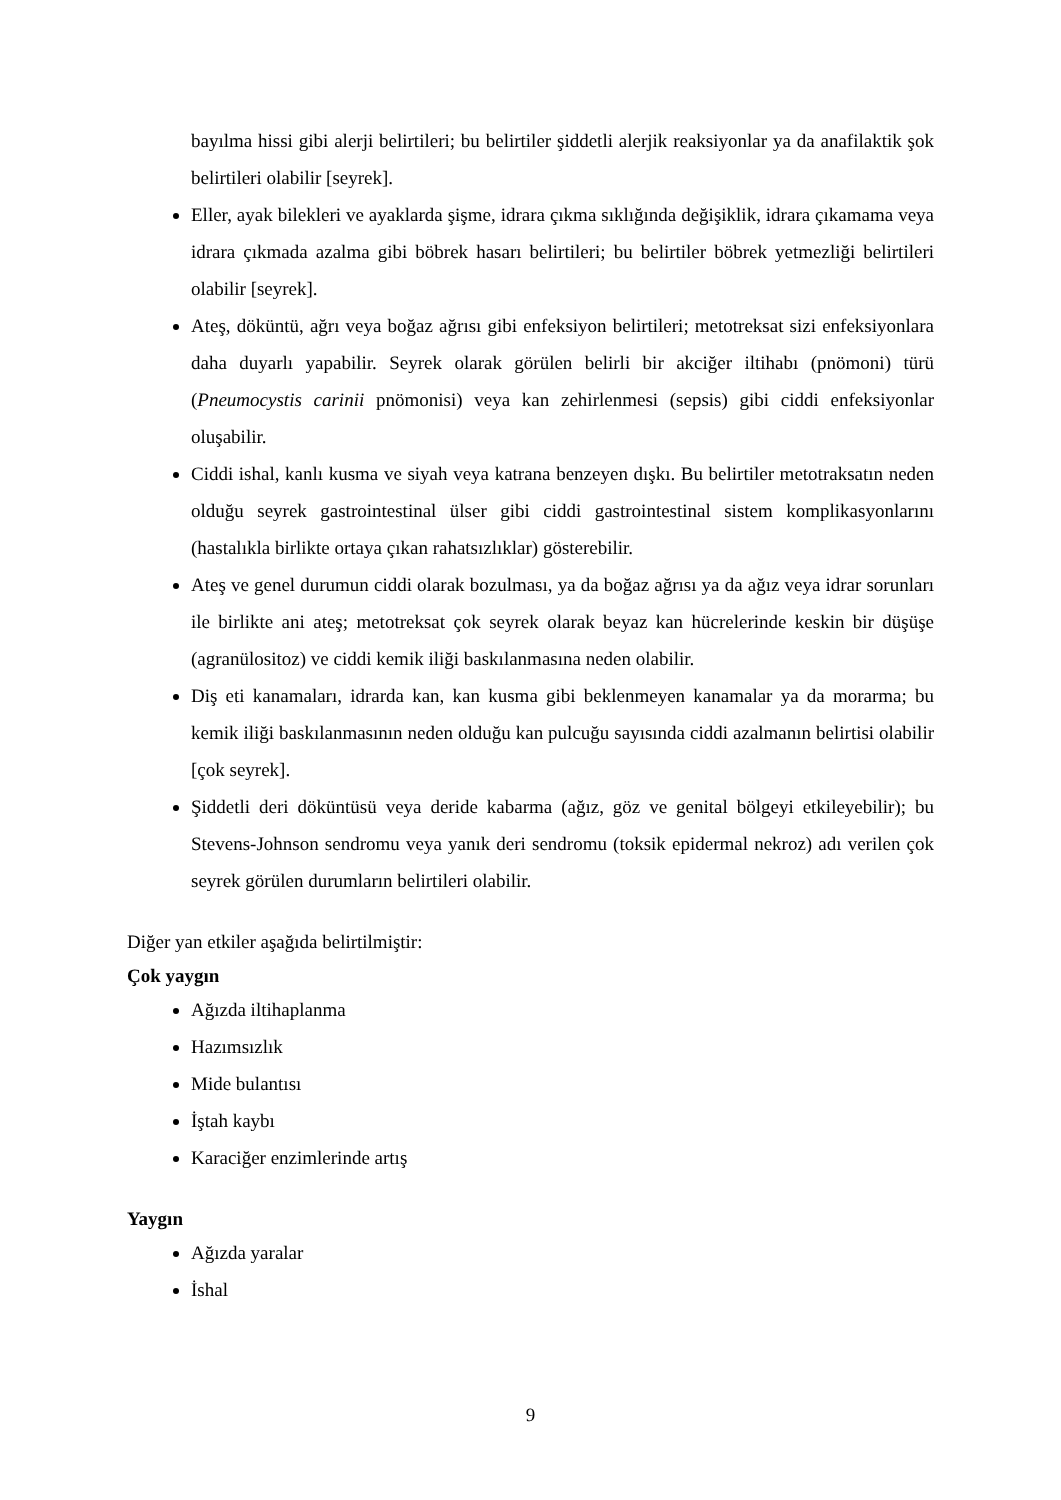bayılma hissi gibi alerji belirtileri; bu belirtiler şiddetli alerjik reaksiyonlar ya da anafilaktik şok belirtileri olabilir [seyrek].
Eller, ayak bilekleri ve ayaklarda şişme, idrara çıkma sıklığında değişiklik, idrara çıkamama veya idrara çıkmada azalma gibi böbrek hasarı belirtileri; bu belirtiler böbrek yetmezliği belirtileri olabilir [seyrek].
Ateş, döküntü, ağrı veya boğaz ağrısı gibi enfeksiyon belirtileri; metotreksat sizi enfeksiyonlara daha duyarlı yapabilir. Seyrek olarak görülen belirli bir akciğer iltihabı (pnömoni) türü (Pneumocystis carinii pnömonisi) veya kan zehirlenmesi (sepsis) gibi ciddi enfeksiyonlar oluşabilir.
Ciddi ishal, kanlı kusma ve siyah veya katrana benzeyen dışkı. Bu belirtiler metotraksatın neden olduğu seyrek gastrointestinal ülser gibi ciddi gastrointestinal sistem komplikasyonlarını (hastalıkla birlikte ortaya çıkan rahatsızlıklar) gösterebilir.
Ateş ve genel durumun ciddi olarak bozulması, ya da boğaz ağrısı ya da ağız veya idrar sorunları ile birlikte ani ateş; metotreksat çok seyrek olarak beyaz kan hücrelerinde keskin bir düşüşe (agranülositoz) ve ciddi kemik iliği baskılanmasına neden olabilir.
Diş eti kanamaları, idrarda kan, kan kusma gibi beklenmeyen kanamalar ya da morarma; bu kemik iliği baskılanmasının neden olduğu kan pulcuğu sayısında ciddi azalmanın belirtisi olabilir [çok seyrek].
Şiddetli deri döküntüsü veya deride kabarma (ağız, göz ve genital bölgeyi etkileyebilir); bu Stevens-Johnson sendromu veya yanık deri sendromu (toksik epidermal nekroz) adı verilen çok seyrek görülen durumların belirtileri olabilir.
Diğer yan etkiler aşağıda belirtilmiştir:
Çok yaygın
Ağızda iltihaplanma
Hazımsızlık
Mide bulantısı
İştah kaybı
Karaciğer enzimlerinde artış
Yaygın
Ağızda yaralar
İshal
9